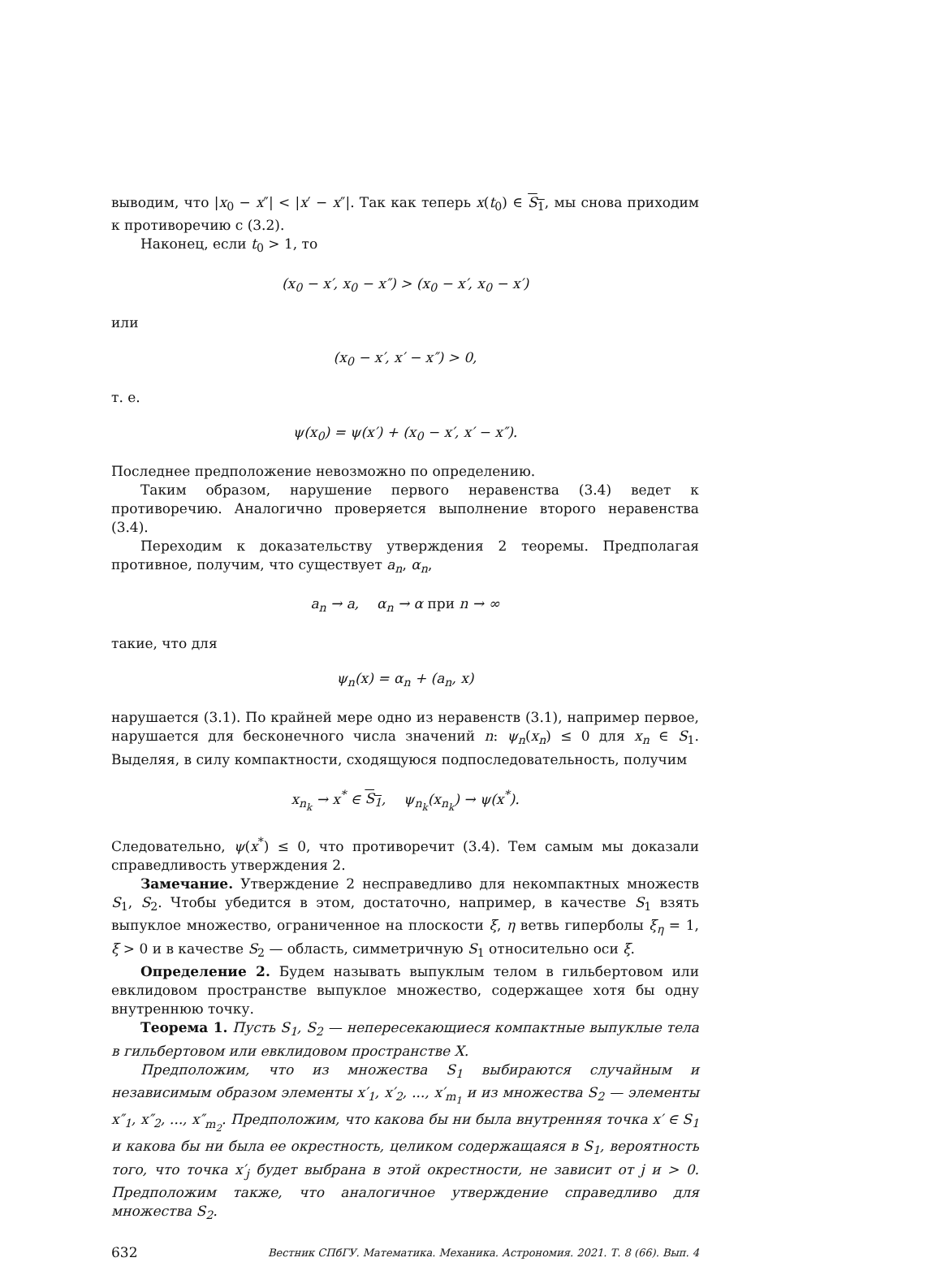выводим, что |x<sub>0</sub> − x″| < |x′ − x″|. Так как теперь x(t<sub>0</sub>) ∈ S<sub>1</sub>, мы снова приходим к противоречию с (3.2).
Наконец, если t<sub>0</sub> > 1, то
(x<sub>0</sub> − x′, x<sub>0</sub> − x″) > (x<sub>0</sub> − x′, x<sub>0</sub> − x′)
или
(x<sub>0</sub> − x′, x′ − x″) > 0,
т. е.
ψ(x<sub>0</sub>) = ψ(x′) + (x<sub>0</sub> − x′, x′ − x″).
Последнее предположение невозможно по определению.
Таким образом, нарушение первого неравенства (3.4) ведет к противоречию. Аналогично проверяется выполнение второго неравенства (3.4).
Переходим к доказательству утверждения 2 теоремы. Предполагая противное, получим, что существует a<sub>n</sub>, α<sub>n</sub>,
a<sub>n</sub> → a, α<sub>n</sub> → α при n → ∞
такие, что для
ψ<sub>n</sub>(x) = α<sub>n</sub> + (a<sub>n</sub>, x)
нарушается (3.1). По крайней мере одно из неравенств (3.1), например первое, нарушается для бесконечного числа значений n: ψ<sub>n</sub>(x<sub>n</sub>) ≤ 0 для x<sub>n</sub> ∈ S<sub>1</sub>. Выделяя, в силу компактности, сходящуюся подпоследовательность, получим
x<sub>n<sub>k</sub></sub> → x<sup>*</sup> ∈ S<sub>1</sub>, ψ<sub>n<sub>k</sub></sub>(x<sub>n<sub>k</sub></sub>) → ψ(x<sup>*</sup>).
Следовательно, ψ(x<sup>*</sup>) ≤ 0, что противоречит (3.4). Тем самым мы доказали справедливость утверждения 2.
Замечание. Утверждение 2 несправедливо для некомпактных множеств S<sub>1</sub>, S<sub>2</sub>. Чтобы убедится в этом, достаточно, например, в качестве S<sub>1</sub> взять выпуклое множество, ограниченное на плоскости ξ, η ветвь гиперболы ξ<sub>η</sub> = 1, ξ > 0 и в качестве S<sub>2</sub> — область, симметричную S<sub>1</sub> относительно оси ξ.
Определение 2. Будем называть выпуклым телом в гильбертовом или евклидовом пространстве выпуклое множество, содержащее хотя бы одну внутреннюю точку.
Теорема 1. Пусть S<sub>1</sub>, S<sub>2</sub> — непересекающиеся компактные выпуклые тела в гильбертовом или евклидовом пространстве X.
Предположим, что из множества S<sub>1</sub> выбираются случайным и независимым образом элементы x′<sub>1</sub>, x′<sub>2</sub>, ..., x′<sub>m<sub>1</sub></sub> и из множества S<sub>2</sub> — элементы x″<sub>1</sub>, x″<sub>2</sub>, ..., x″<sub>m<sub>2</sub></sub>. Предположим, что какова бы ни была внутренняя точка x′ ∈ S<sub>1</sub> и какова бы ни была ее окрестность, целиком содержащаяся в S<sub>1</sub>, вероятность того, что точка x′<sub>j</sub> будет выбрана в этой окрестности, не зависит от j и > 0. Предположим также, что аналогичное утверждение справедливо для множества S<sub>2</sub>.
632 Вестник СПбГУ. Математика. Механика. Астрономия. 2021. Т. 8 (66). Вып. 4